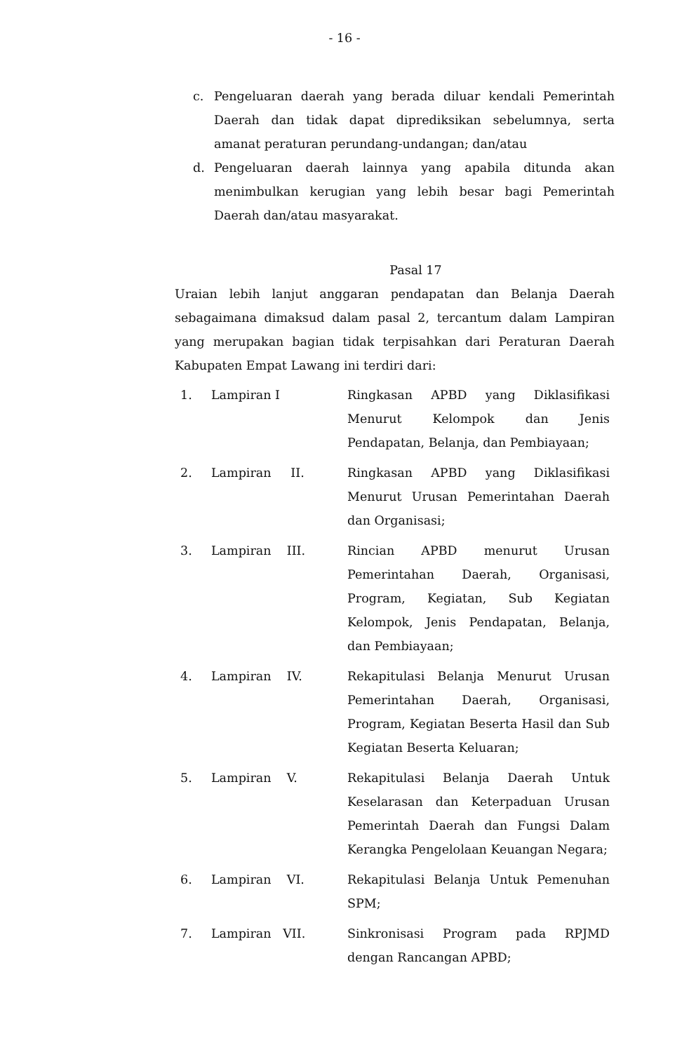- 16 -
c. Pengeluaran daerah yang berada diluar kendali Pemerintah Daerah dan tidak dapat diprediksikan sebelumnya, serta amanat peraturan perundang-undangan; dan/atau
d. Pengeluaran daerah lainnya yang apabila ditunda akan menimbulkan kerugian yang lebih besar bagi Pemerintah Daerah dan/atau masyarakat.
Pasal 17
Uraian lebih lanjut anggaran pendapatan dan Belanja Daerah sebagaimana dimaksud dalam pasal 2, tercantum dalam Lampiran yang merupakan bagian tidak terpisahkan dari Peraturan Daerah Kabupaten Empat Lawang ini terdiri dari:
| 1. | Lampiran I | Ringkasan APBD yang Diklasifikasi Menurut Kelompok dan Jenis Pendapatan, Belanja, dan Pembiayaan; |
| 2. | Lampiran II. | Ringkasan APBD yang Diklasifikasi Menurut Urusan Pemerintahan Daerah dan Organisasi; |
| 3. | Lampiran III. | Rincian APBD menurut Urusan Pemerintahan Daerah, Organisasi, Program, Kegiatan, Sub Kegiatan Kelompok, Jenis Pendapatan, Belanja, dan Pembiayaan; |
| 4. | Lampiran IV. | Rekapitulasi Belanja Menurut Urusan Pemerintahan Daerah, Organisasi, Program, Kegiatan Beserta Hasil dan Sub Kegiatan Beserta Keluaran; |
| 5. | Lampiran V. | Rekapitulasi Belanja Daerah Untuk Keselarasan dan Keterpaduan Urusan Pemerintah Daerah dan Fungsi Dalam Kerangka Pengelolaan Keuangan Negara; |
| 6. | Lampiran VI. | Rekapitulasi Belanja Untuk Pemenuhan SPM; |
| 7. | Lampiran VII. | Sinkronisasi Program pada RPJMD dengan Rancangan APBD; |